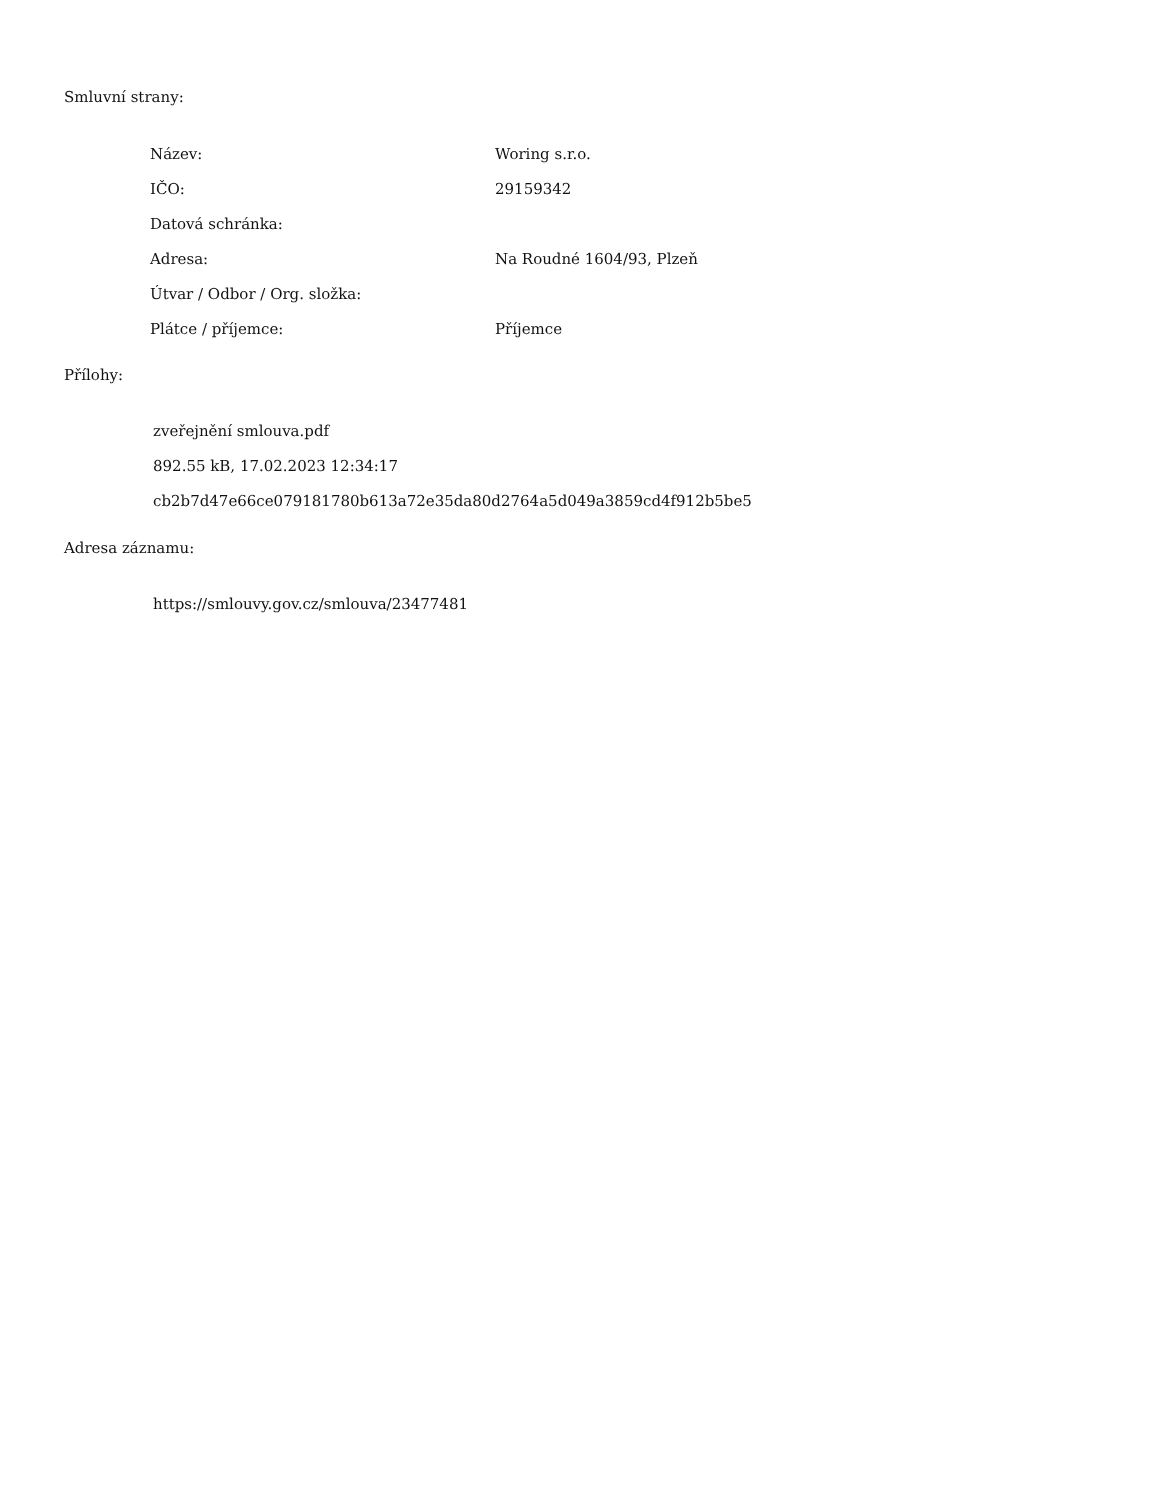Smluvní strany:
| Název: | Woring s.r.o. |
| IČO: | 29159342 |
| Datová schránka: | |
| Adresa: | Na Roudné 1604/93, Plzeň |
| Útvar / Odbor / Org. složka: | |
| Plátce / příjemce: | Příjemce |
Přílohy:
zveřejnění smlouva.pdf
892.55 kB, 17.02.2023 12:34:17
cb2b7d47e66ce079181780b613a72e35da80d2764a5d049a3859cd4f912b5be5
Adresa záznamu:
https://smlouvy.gov.cz/smlouva/23477481